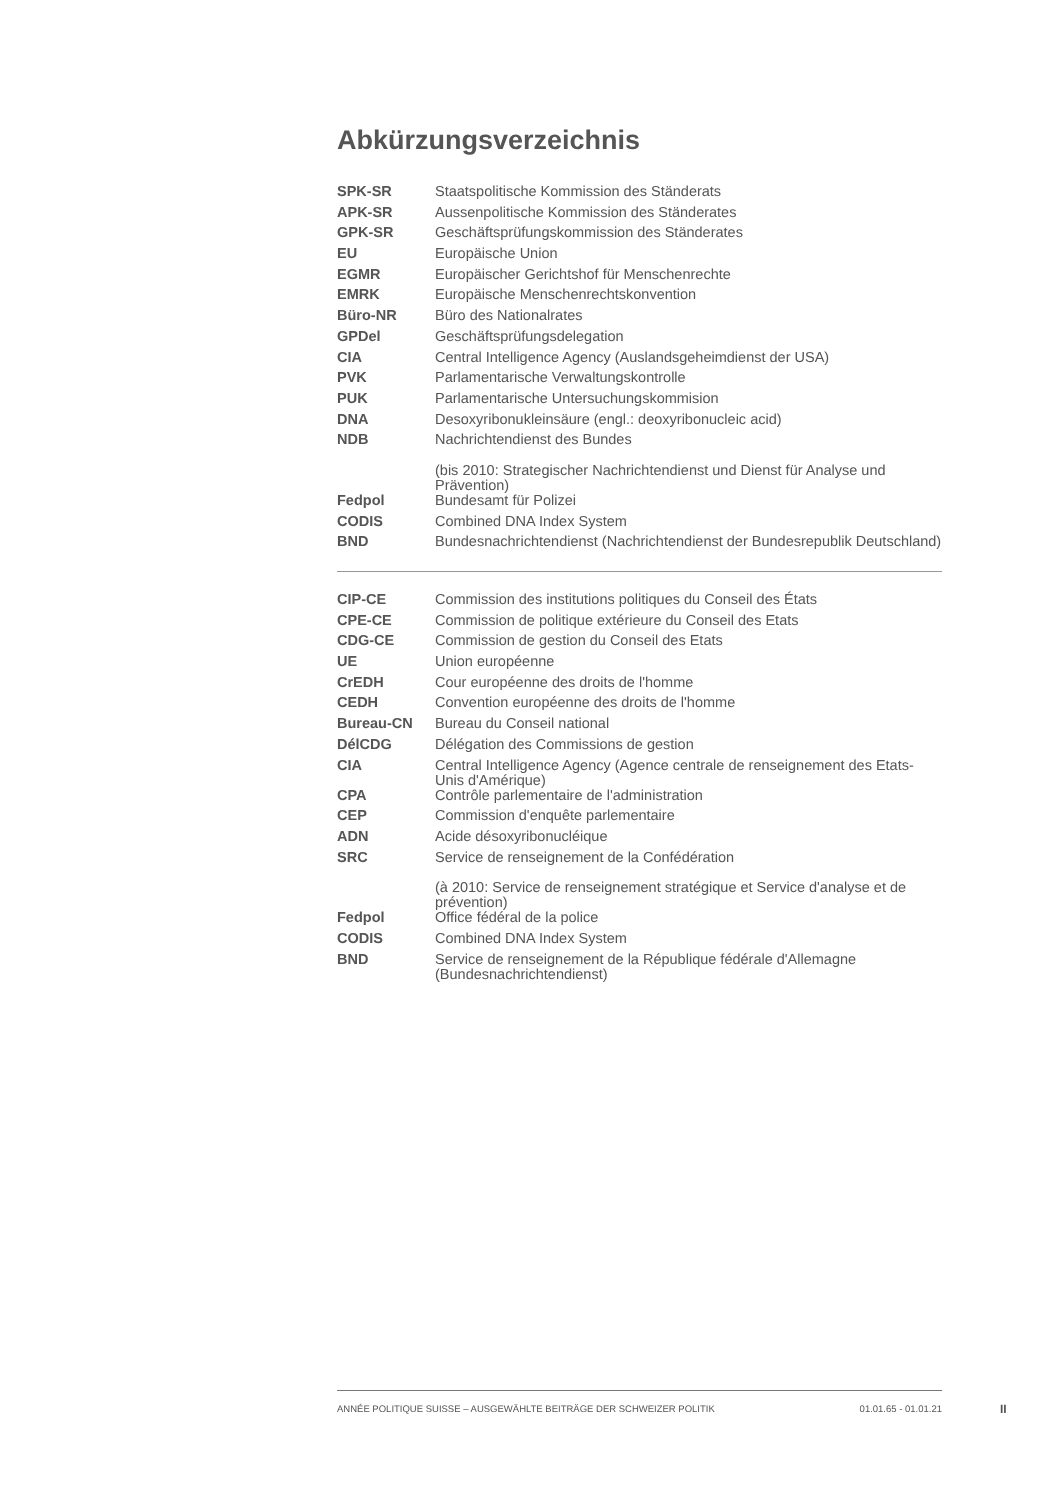Abkürzungsverzeichnis
| SPK-SR | Staatspolitische Kommission des Ständerats |
| APK-SR | Aussenpolitische Kommission des Ständerates |
| GPK-SR | Geschäftsprüfungskommission des Ständerates |
| EU | Europäische Union |
| EGMR | Europäischer Gerichtshof für Menschenrechte |
| EMRK | Europäische Menschenrechtskonvention |
| Büro-NR | Büro des Nationalrates |
| GPDel | Geschäftsprüfungsdelegation |
| CIA | Central Intelligence Agency (Auslandsgeheimdienst der USA) |
| PVK | Parlamentarische Verwaltungskontrolle |
| PUK | Parlamentarische Untersuchungskommision |
| DNA | Desoxyribonukleinsäure (engl.: deoxyribonucleic acid) |
| NDB | Nachrichtendienst des Bundes |
| | (bis 2010: Strategischer Nachrichtendienst und Dienst für Analyse und Prävention) |
| Fedpol | Bundesamt für Polizei |
| CODIS | Combined DNA Index System |
| BND | Bundesnachrichtendienst (Nachrichtendienst der Bundesrepublik Deutschland) |
| CIP-CE | Commission des institutions politiques du Conseil des États |
| CPE-CE | Commission de politique extérieure du Conseil des Etats |
| CDG-CE | Commission de gestion du Conseil des Etats |
| UE | Union européenne |
| CrEDH | Cour européenne des droits de l'homme |
| CEDH | Convention européenne des droits de l'homme |
| Bureau-CN | Bureau du Conseil national |
| DélCDG | Délégation des Commissions de gestion |
| CIA | Central Intelligence Agency (Agence centrale de renseignement des Etats-Unis d'Amérique) |
| CPA | Contrôle parlementaire de l'administration |
| CEP | Commission d'enquête parlementaire |
| ADN | Acide désoxyribonucléique |
| SRC | Service de renseignement de la Confédération |
| | (à 2010: Service de renseignement stratégique et Service d'analyse et de prévention) |
| Fedpol | Office fédéral de la police |
| CODIS | Combined DNA Index System |
| BND | Service de renseignement de la République fédérale d'Allemagne (Bundesnachrichtendienst) |
ANNÉE POLITIQUE SUISSE – AUSGEWÄHLTE BEITRÄGE DER SCHWEIZER POLITIK 01.01.65 - 01.01.21
II